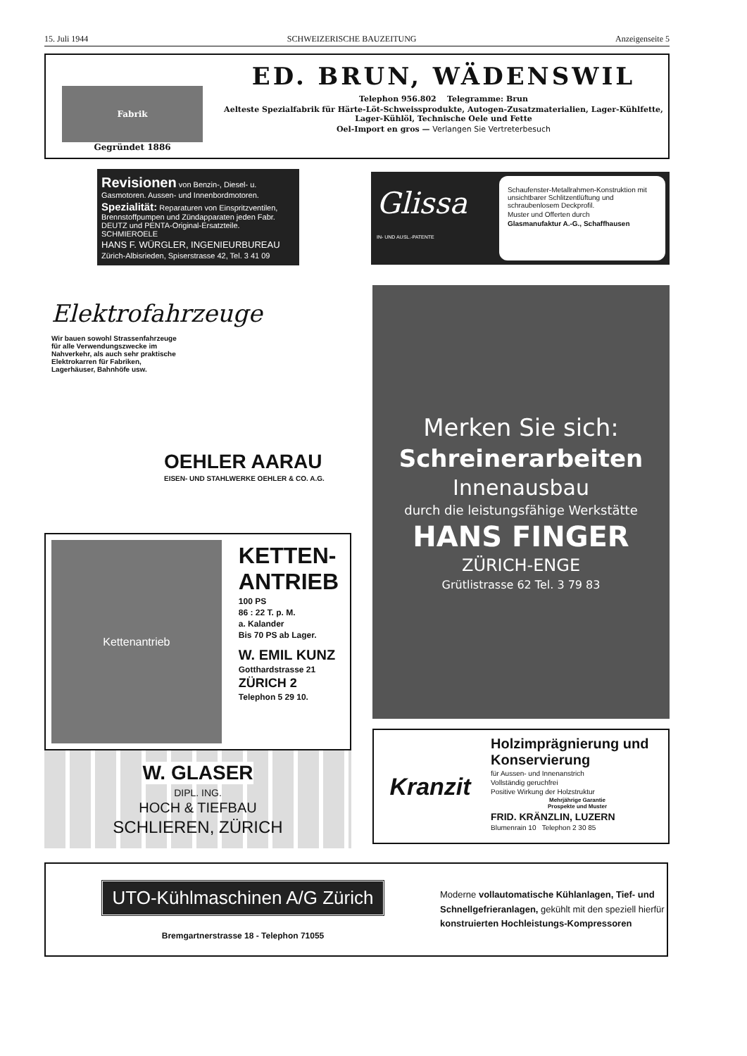15. Juli 1944 SCHWEIZERISCHE BAUZEITUNG Anzeigenseite 5
Fabrik
Gegründet 1886
ED. BRUN, WÄDENSWIL
Telephon 956.802 Telegramme: Brun
Aelteste Spezialfabrik für Härte-Löt-Schweissprodukte, Autogen-Zusatzmaterialien, Lager-Kühlfette, Lager-Kühlöl, Technische Oele und Fette
Oel-Import en gros — Verlangen Sie Vertreterbesuch
Revisionen von Benzin-, Diesel- u. Gasmotoren. Aussen- und Innenbordmotoren.
Spezialität: Reparaturen von Einspritzventilen, Brennstoffpumpen und Zündapparaten jeden Fabr. DEUTZ und PENTA-Original-Ersatzteile. SCHMIEROELE
HANS F. WÜRGLER, INGENIEURBUREAU
Zürich-Albisrieden, Spiserstrasse 42, Tel. 3 41 09
Glissa
IN- UND AUSL.-PATENTE
Schaufenster-Metallrahmen-Konstruktion mit unsichtbarer Schlitzentlüftung und schraubenlosem Deckprofil.
Muster und Offerten durch
Glasmanufaktur A.-G., Schaffhausen
Elektrofahrzeuge
Wir bauen sowohl Strassenfahrzeuge für alle Verwendungszwecke im Nahverkehr, als auch sehr praktische Elektrokarren für Fabriken, Lagerhäuser, Bahnhöfe usw.
OEHLER AARAU
EISEN- UND STAHLWERKE OEHLER & CO. A.G.
Kettenantrieb
KETTEN-
ANTRIEB
100 PS
86 : 22 T. p. M.
a. Kalander
Bis 70 PS ab Lager.
W. EMIL KUNZ
Gotthardstrasse 21
ZÜRICH 2
Telephon 5 29 10.
W. GLASER
DIPL. ING.
HOCH & TIEFBAU
SCHLIEREN, ZÜRICH
Merken Sie sich:
Schreinerarbeiten
Innenausbau
durch die leistungsfähige Werkstätte
HANS FINGER
ZÜRICH-ENGE
Grütlistrasse 62 Tel. 3 79 83
Kranzit
Holzimprägnierung und Konservierung
für Aussen- und Innenanstrich
Vollständig geruchfrei
Positive Wirkung der Holzstruktur
Mehrjährige Garantie
Prospekte und Muster
FRID. KRÄNZLIN, LUZERN
Blumenrain 10 Telephon 2 30 85
UTO-Kühlmaschinen A/G Zürich
Bremgartnerstrasse 18 - Telephon 71055
Moderne vollautomatische Kühlanlagen, Tief- und Schnellgefrieranlagen, gekühlt mit den speziell hierfür konstruierten Hochleistungs-Kompressoren